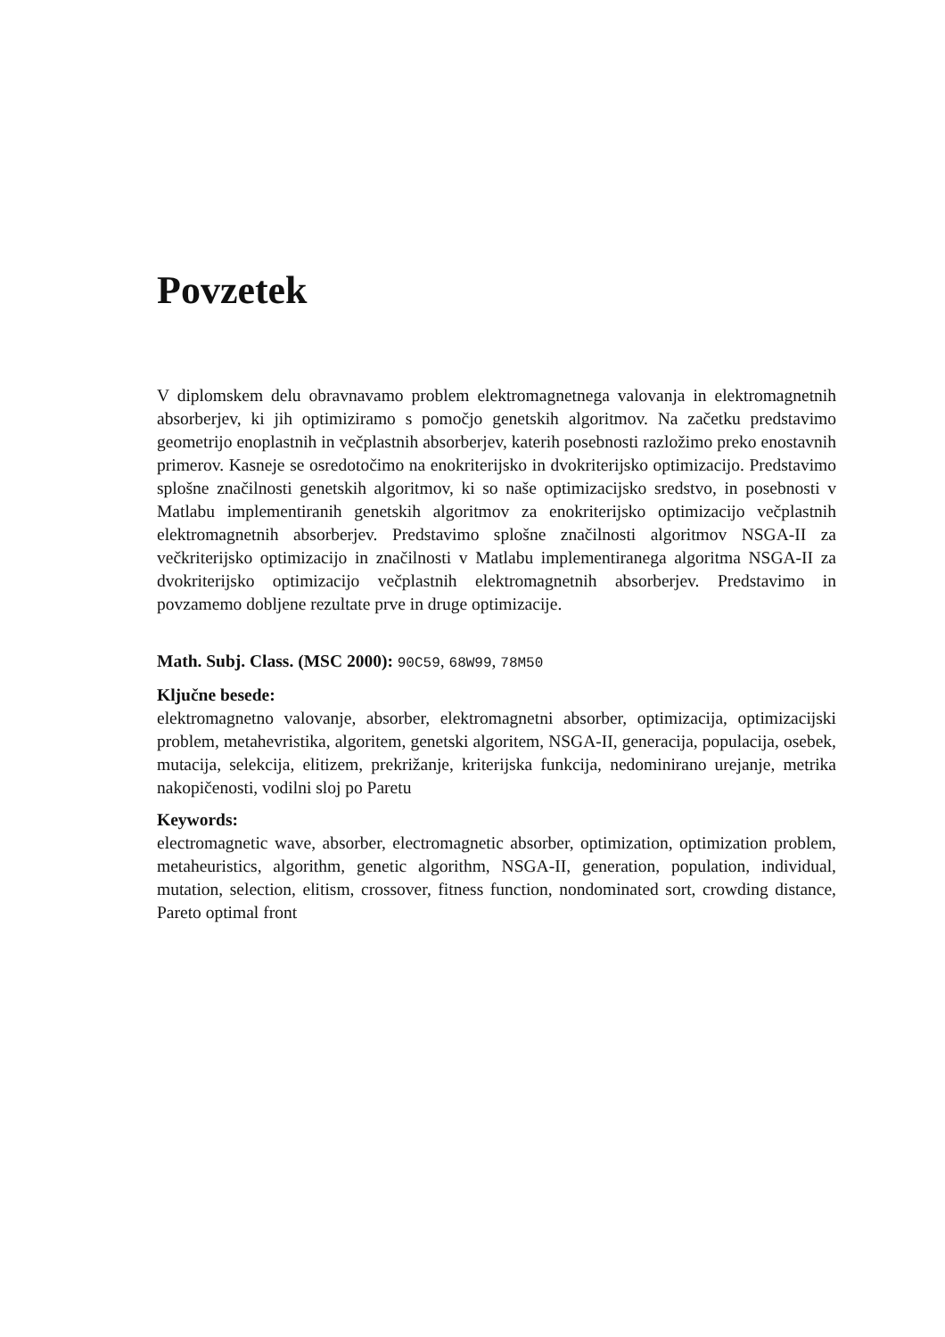Povzetek
V diplomskem delu obravnavamo problem elektromagnetnega valovanja in elektromagnetnih absorberjev, ki jih optimiziramo s pomočjo genetskih algoritmov. Na začetku predstavimo geometrijo enoplastnih in večplastnih absorberjev, katerih posebnosti razložimo preko enostavnih primerov. Kasneje se osredotočimo na enokriterijsko in dvokriterijsko optimizacijo. Predstavimo splošne značilnosti genetskih algoritmov, ki so naše optimizacijsko sredstvo, in posebnosti v Matlabu implementiranih genetskih algoritmov za enokriterijsko optimizacijo večplastnih elektromagnetnih absorberjev. Predstavimo splošne značilnosti algoritmov NSGA-II za večkriterijsko optimizacijo in značilnosti v Matlabu implementiranega algoritma NSGA-II za dvokriterijsko optimizacijo večplastnih elektromagnetnih absorberjev. Predstavimo in povzamemo dobljene rezultate prve in druge optimizacije.
Math. Subj. Class. (MSC 2000): 90C59, 68W99, 78M50
Ključne besede:
elektromagnetno valovanje, absorber, elektromagnetni absorber, optimizacija, optimizacijski problem, metahevristika, algoritem, genetski algoritem, NSGA-II, generacija, populacija, osebek, mutacija, selekcija, elitizem, prekrižanje, kriterijska funkcija, nedominirano urejanje, metrika nakopičenosti, vodilni sloj po Paretu
Keywords:
electromagnetic wave, absorber, electromagnetic absorber, optimization, optimization problem, metaheuristics, algorithm, genetic algorithm, NSGA-II, generation, population, individual, mutation, selection, elitism, crossover, fitness function, nondominated sort, crowding distance, Pareto optimal front